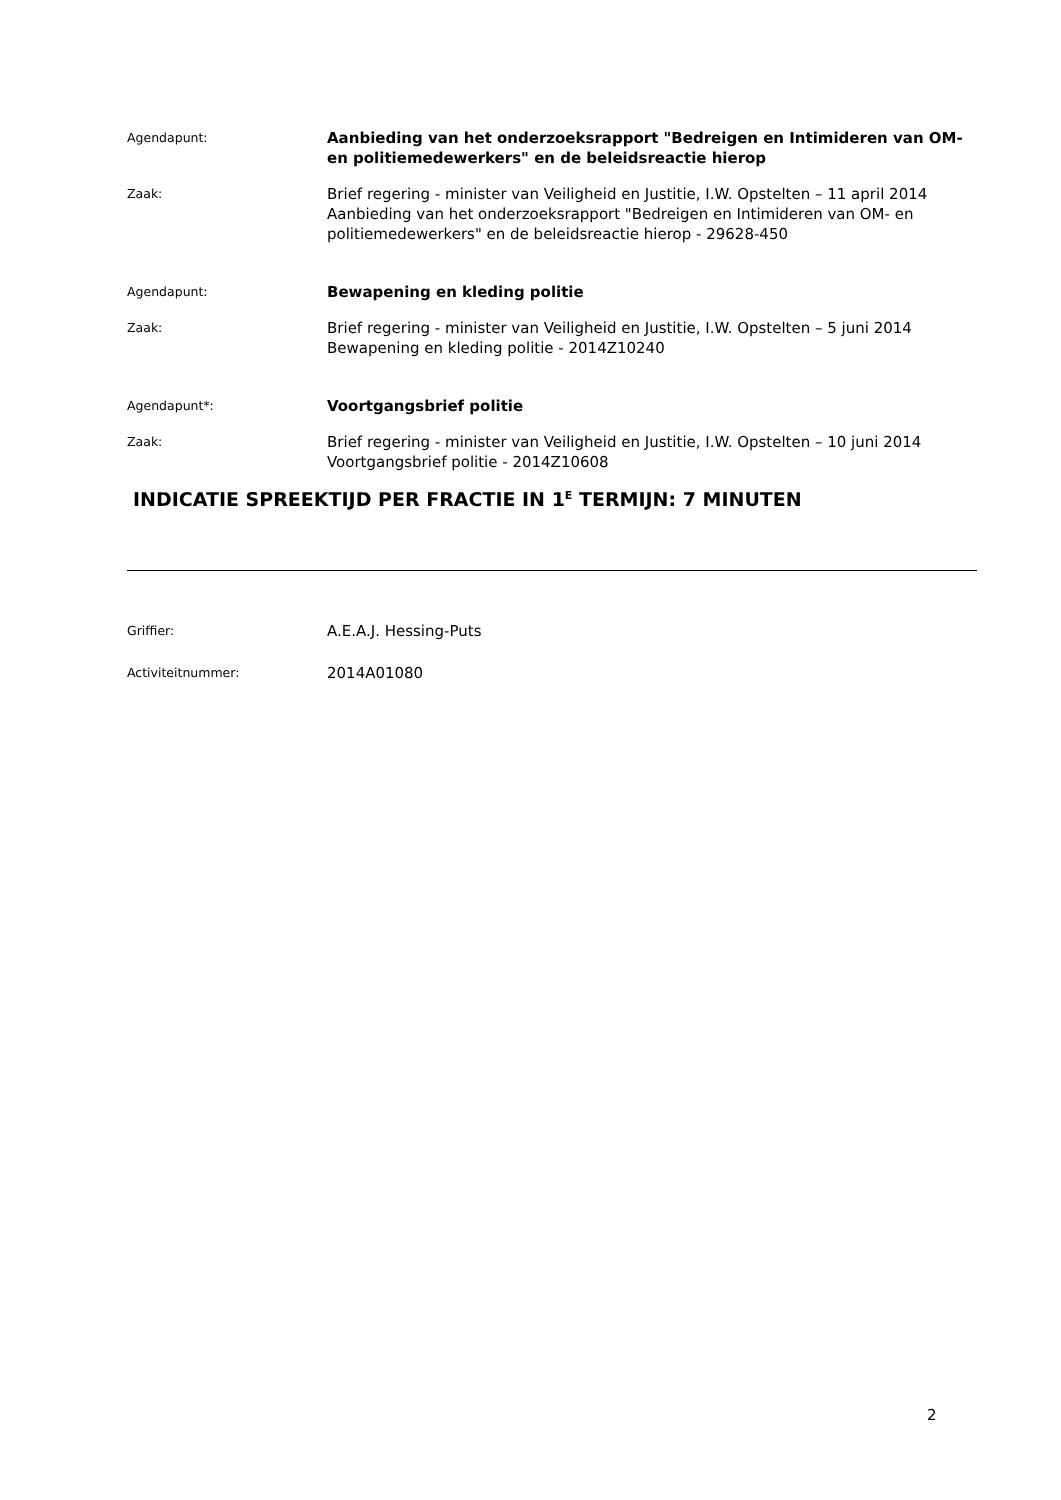Agendapunt:
Aanbieding van het onderzoeksrapport "Bedreigen en Intimideren van OM- en politiemedewerkers" en de beleidsreactie hierop
Zaak:
Brief regering - minister van Veiligheid en Justitie, I.W. Opstelten – 11 april 2014
Aanbieding van het onderzoeksrapport "Bedreigen en Intimideren van OM- en politiemedewerkers" en de beleidsreactie hierop - 29628-450
Agendapunt:
Bewapening en kleding politie
Zaak:
Brief regering - minister van Veiligheid en Justitie, I.W. Opstelten – 5 juni 2014
Bewapening en kleding politie - 2014Z10240
Agendapunt*:
Voortgangsbrief politie
Zaak:
Brief regering - minister van Veiligheid en Justitie, I.W. Opstelten – 10 juni 2014
Voortgangsbrief politie - 2014Z10608
INDICATIE SPREEKTIJD PER FRACTIE IN 1<sup>E</sup> TERMIJN: 7 MINUTEN
Griffier:
A.E.A.J. Hessing-Puts
Activiteitnummer:
2014A01080
2